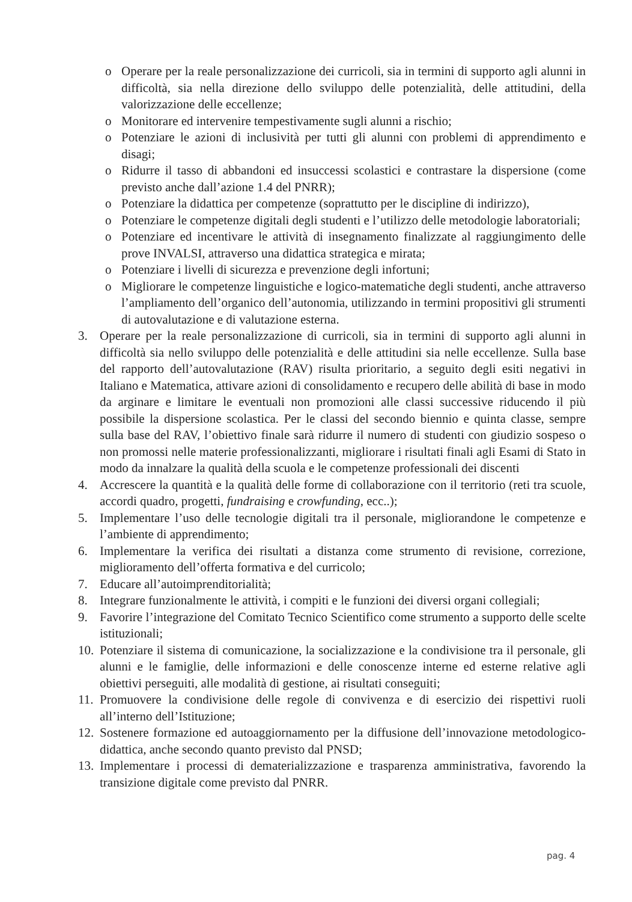o Operare per la reale personalizzazione dei curricoli, sia in termini di supporto agli alunni in difficoltà, sia nella direzione dello sviluppo delle potenzialità, delle attitudini, della valorizzazione delle eccellenze;
o Monitorare ed intervenire tempestivamente sugli alunni a rischio;
o Potenziare le azioni di inclusività per tutti gli alunni con problemi di apprendimento e disagi;
o Ridurre il tasso di abbandoni ed insuccessi scolastici e contrastare la dispersione (come previsto anche dall’azione 1.4 del PNRR);
o Potenziare la didattica per competenze (soprattutto per le discipline di indirizzo),
o Potenziare le competenze digitali degli studenti e l’utilizzo delle metodologie laboratoriali;
o Potenziare ed incentivare le attività di insegnamento finalizzate al raggiungimento delle prove INVALSI, attraverso una didattica strategica e mirata;
o Potenziare i livelli di sicurezza e prevenzione degli infortuni;
o Migliorare le competenze linguistiche e logico-matematiche degli studenti, anche attraverso l’ampliamento dell’organico dell’autonomia, utilizzando in termini propositivi gli strumenti di autovalutazione e di valutazione esterna.
3. Operare per la reale personalizzazione di curricoli, sia in termini di supporto agli alunni in difficoltà sia nello sviluppo delle potenzialità e delle attitudini sia nelle eccellenze. Sulla base del rapporto dell’autovalutazione (RAV) risulta prioritario, a seguito degli esiti negativi in Italiano e Matematica, attivare azioni di consolidamento e recupero delle abilità di base in modo da arginare e limitare le eventuali non promozioni alle classi successive riducendo il più possibile la dispersione scolastica. Per le classi del secondo biennio e quinta classe, sempre sulla base del RAV, l’obiettivo finale sarà ridurre il numero di studenti con giudizio sospeso o non promossi nelle materie professionalizzanti, migliorare i risultati finali agli Esami di Stato in modo da innalzare la qualità della scuola e le competenze professionali dei discenti
4. Accrescere la quantità e la qualità delle forme di collaborazione con il territorio (reti tra scuole, accordi quadro, progetti, fundraising e crowfunding, ecc..);
5. Implementare l’uso delle tecnologie digitali tra il personale, migliorandone le competenze e l’ambiente di apprendimento;
6. Implementare la verifica dei risultati a distanza come strumento di revisione, correzione, miglioramento dell’offerta formativa e del curricolo;
7. Educare all’autoimprenditorialità;
8. Integrare funzionalmente le attività, i compiti e le funzioni dei diversi organi collegiali;
9. Favorire l’integrazione del Comitato Tecnico Scientifico come strumento a supporto delle scelte istituzionali;
10. Potenziare il sistema di comunicazione, la socializzazione e la condivisione tra il personale, gli alunni e le famiglie, delle informazioni e delle conoscenze interne ed esterne relative agli obiettivi perseguiti, alle modalità di gestione, ai risultati conseguiti;
11. Promuovere la condivisione delle regole di convivenza e di esercizio dei rispettivi ruoli all’interno dell’Istituzione;
12. Sostenere formazione ed autoaggiornamento per la diffusione dell’innovazione metodologico-didattica, anche secondo quanto previsto dal PNSD;
13. Implementare i processi di dematerializzazione e trasparenza amministrativa, favorendo la transizione digitale come previsto dal PNRR.
pag. 4